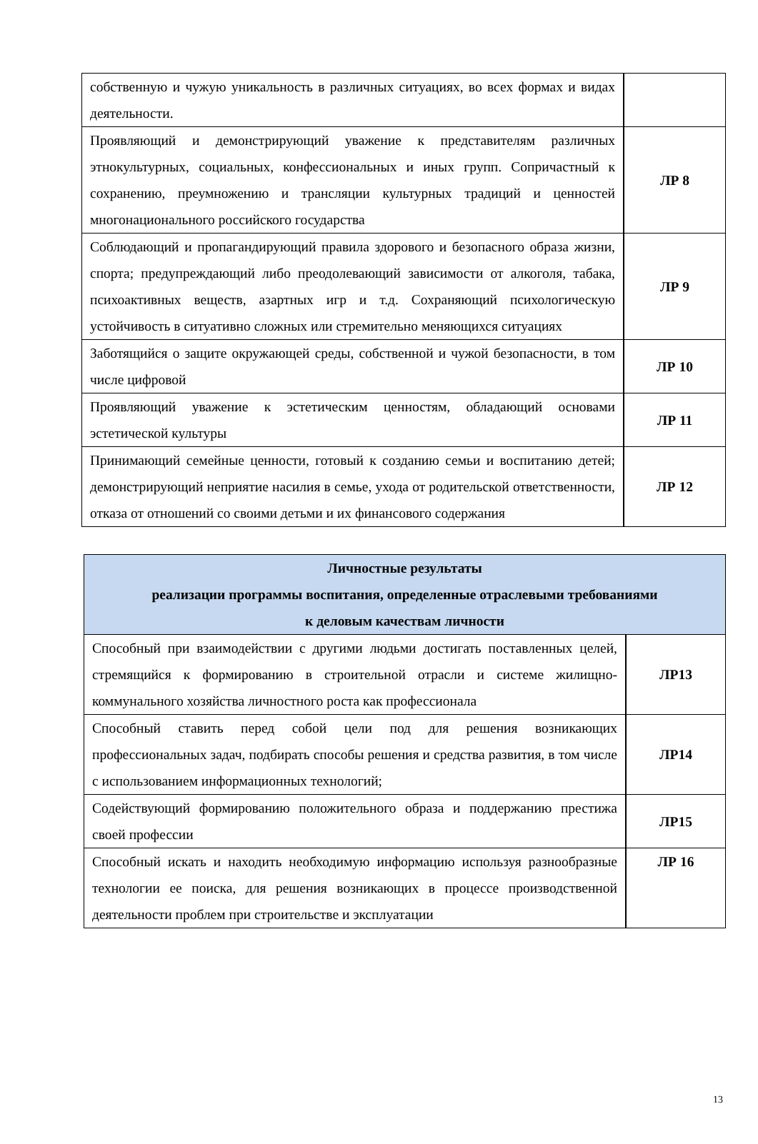| собственную и чужую уникальность в различных ситуациях, во всех формах и видах деятельности. | |
| Проявляющий и демонстрирующий уважение к представителям различных этнокультурных, социальных, конфессиональных и иных групп. Сопричастный к сохранению, преумножению и трансляции культурных традиций и ценностей многонационального российского государства | ЛР 8 |
| Соблюдающий и пропагандирующий правила здорового и безопасного образа жизни, спорта; предупреждающий либо преодолевающий зависимости от алкоголя, табака, психоактивных веществ, азартных игр и т.д. Сохраняющий психологическую устойчивость в ситуативно сложных или стремительно меняющихся ситуациях | ЛР 9 |
| Заботящийся о защите окружающей среды, собственной и чужой безопасности, в том числе цифровой | ЛР 10 |
| Проявляющий уважение к эстетическим ценностям, обладающий основами эстетической культуры | ЛР 11 |
| Принимающий семейные ценности, готовый к созданию семьи и воспитанию детей; демонстрирующий неприятие насилия в семье, ухода от родительской ответственности, отказа от отношений со своими детьми и их финансового содержания | ЛР 12 |
| Личностные результаты реализации программы воспитания, определенные отраслевыми требованиями к деловым качествам личности | |
| --- | --- |
| Способный при взаимодействии с другими людьми достигать поставленных целей, стремящийся к формированию в строительной отрасли и системе жилищно-коммунального хозяйства личностного роста как профессионала | ЛР13 |
| Способный ставить перед собой цели под для решения возникающих профессиональных задач, подбирать способы решения и средства развития, в том числе с использованием информационных технологий; | ЛР14 |
| Содействующий формированию положительного образа и поддержанию престижа своей профессии | ЛР15 |
| Способный искать и находить необходимую информацию используя разнообразные технологии ее поиска, для решения возникающих в процессе производственной деятельности проблем при строительстве и эксплуатации | ЛР 16 |
13